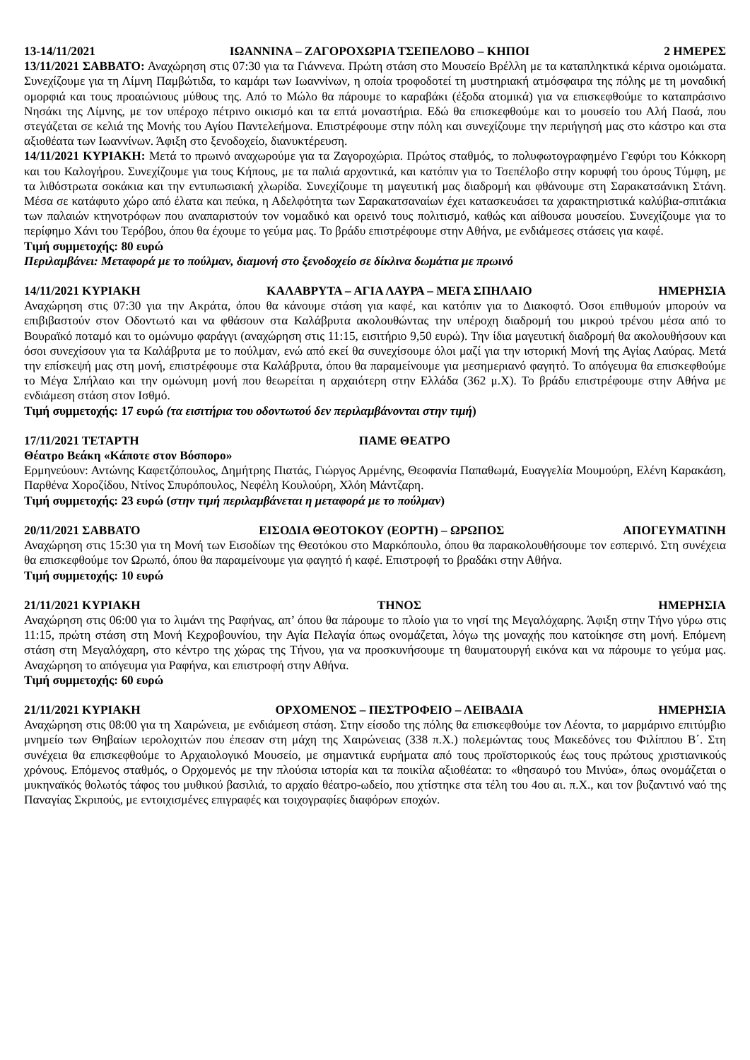13-14/11/2021 ΙΩΑΝΝΙΝΑ – ΖΑΓΟΡΟΧΩΡΙΑ ΤΣΕΠΕΛΟΒΟ – ΚΗΠΟΙ 2 ΗΜΕΡΕΣ
13/11/2021 ΣΑΒΒΑΤΟ: Αναχώρηση στις 07:30 για τα Γιάννενα. Πρώτη στάση στο Μουσείο Βρέλλη με τα καταπληκτικά κέρινα ομοιώματα. Συνεχίζουμε για τη Λίμνη Παμβώτιδα, το καμάρι των Ιωαννίνων, η οποία τροφοδοτεί τη μυστηριακή ατμόσφαιρα της πόλης με τη μοναδική ομορφιά και τους προαιώνιους μύθους της. Από το Μώλο θα πάρουμε το καραβάκι (έξοδα ατομικά) για να επισκεφθούμε το καταπράσινο Νησάκι της Λίμνης, με τον υπέροχο πέτρινο οικισμό και τα επτά μοναστήρια. Εδώ θα επισκεφθούμε και το μουσείο του Αλή Πασά, που στεγάζεται σε κελιά της Μονής του Αγίου Παντελεήμονα. Επιστρέφουμε στην πόλη και συνεχίζουμε την περιήγησή μας στο κάστρο και στα αξιοθέατα των Ιωαννίνων. Άφιξη στο ξενοδοχείο, διανυκτέρευση.
14/11/2021 ΚΥΡΙΑΚΗ: Μετά το πρωινό αναχωρούμε για τα Ζαγοροχώρια. Πρώτος σταθμός, το πολυφωτογραφημένο Γεφύρι του Κόκκορη και του Καλογήρου. Συνεχίζουμε για τους Κήπους, με τα παλιά αρχοντικά, και κατόπιν για το Τσεπέλοβο στην κορυφή του όρους Τύμφη, με τα λιθόστρωτα σοκάκια και την εντυπωσιακή χλωρίδα. Συνεχίζουμε τη μαγευτική μας διαδρομή και φθάνουμε στη Σαρακατσάνικη Στάνη. Μέσα σε κατάφυτο χώρο από έλατα και πεύκα, η Αδελφότητα των Σαρακατσαναίων έχει κατασκευάσει τα χαρακτηριστικά καλύβια-σπιτάκια των παλαιών κτηνοτρόφων που αναπαριστούν τον νομαδικό και ορεινό τους πολιτισμό, καθώς και αίθουσα μουσείου. Συνεχίζουμε για το περίφημο Χάνι του Τερόβου, όπου θα έχουμε το γεύμα μας. Το βράδυ επιστρέφουμε στην Αθήνα, με ενδιάμεσες στάσεις για καφέ.
Τιμή συμμετοχής: 80 ευρώ
Περιλαμβάνει: Μεταφορά με το πούλμαν, διαμονή στο ξενοδοχείο σε δίκλινα δωμάτια με πρωινό
14/11/2021 ΚΥΡΙΑΚΗ ΚΑΛΑΒΡΥΤΑ – ΑΓΙΑ ΛΑΥΡΑ – ΜΕΓΑ ΣΠΗΛΑΙΟ ΗΜΕΡΗΣΙΑ
Αναχώρηση στις 07:30 για την Ακράτα, όπου θα κάνουμε στάση για καφέ, και κατόπιν για το Διακοφτό. Όσοι επιθυμούν μπορούν να επιβιβαστούν στον Οδοντωτό και να φθάσουν στα Καλάβρυτα ακολουθώντας την υπέροχη διαδρομή του μικρού τρένου μέσα από το Βουραϊκό ποταμό και το ομώνυμο φαράγγι (αναχώρηση στις 11:15, εισιτήριο 9,50 ευρώ). Την ίδια μαγευτική διαδρομή θα ακολουθήσουν και όσοι συνεχίσουν για τα Καλάβρυτα με το πούλμαν, ενώ από εκεί θα συνεχίσουμε όλοι μαζί για την ιστορική Μονή της Αγίας Λαύρας. Μετά την επίσκεψή μας στη μονή, επιστρέφουμε στα Καλάβρυτα, όπου θα παραμείνουμε για μεσημεριανό φαγητό. Το απόγευμα θα επισκεφθούμε το Μέγα Σπήλαιο και την ομώνυμη μονή που θεωρείται η αρχαιότερη στην Ελλάδα (362 μ.Χ). Το βράδυ επιστρέφουμε στην Αθήνα με ενδιάμεση στάση στον Ισθμό.
Τιμή συμμετοχής: 17 ευρώ (τα εισιτήρια του οδοντωτού δεν περιλαμβάνονται στην τιμή)
17/11/2021 ΤΕΤΑΡΤΗ ΠΑΜΕ ΘΕΑΤΡΟ
Θέατρο Βεάκη «Κάποτε στον Βόσπορο»
Ερμηνεύουν: Αντώνης Καφετζόπουλος, Δημήτρης Πιατάς, Γιώργος Αρμένης, Θεοφανία Παπαθωμά, Ευαγγελία Μουμούρη, Ελένη Καρακάση, Παρθένα Χοροζίδου, Ντίνος Σπυρόπουλος, Νεφέλη Κουλούρη, Χλόη Μάντζαρη.
Τιμή συμμετοχής: 23 ευρώ (στην τιμή περιλαμβάνεται η μεταφορά με το πούλμαν)
20/11/2021 ΣΑΒΒΑΤΟ ΕΙΣΟΔΙΑ ΘΕΟΤΟΚΟΥ (ΕΟΡΤΗ) – ΩΡΩΠΟΣ ΑΠΟΓΕΥΜΑΤΙΝΗ
Αναχώρηση στις 15:30 για τη Μονή των Εισοδίων της Θεοτόκου στο Μαρκόπουλο, όπου θα παρακολουθήσουμε τον εσπερινό. Στη συνέχεια θα επισκεφθούμε τον Ωρωπό, όπου θα παραμείνουμε για φαγητό ή καφέ. Επιστροφή το βραδάκι στην Αθήνα.
Τιμή συμμετοχής: 10 ευρώ
21/11/2021 ΚΥΡΙΑΚΗ ΤΗΝΟΣ ΗΜΕΡΗΣΙΑ
Αναχώρηση στις 06:00 για το λιμάνι της Ραφήνας, απ’ όπου θα πάρουμε το πλοίο για το νησί της Μεγαλόχαρης. Άφιξη στην Τήνο γύρω στις 11:15, πρώτη στάση στη Μονή Κεχροβουνίου, την Αγία Πελαγία όπως ονομάζεται, λόγω της μοναχής που κατοίκησε στη μονή. Επόμενη στάση στη Μεγαλόχαρη, στο κέντρο της χώρας της Τήνου, για να προσκυνήσουμε τη θαυματουργή εικόνα και να πάρουμε το γεύμα μας. Αναχώρηση το απόγευμα για Ραφήνα, και επιστροφή στην Αθήνα.
Τιμή συμμετοχής: 60 ευρώ
21/11/2021 ΚΥΡΙΑΚΗ ΟΡΧΟΜΕΝΟΣ – ΠΕΣΤΡΟΦΕΙΟ – ΛΕΙΒΑΔΙΑ ΗΜΕΡΗΣΙΑ
Αναχώρηση στις 08:00 για τη Χαιρώνεια, με ενδιάμεση στάση. Στην είσοδο της πόλης θα επισκεφθούμε τον Λέοντα, το μαρμάρινο επιτύμβιο μνημείο των Θηβαίων ιερολοχιτών που έπεσαν στη μάχη της Χαιρώνειας (338 π.Χ.) πολεμώντας τους Μακεδόνες του Φιλίππου Β΄. Στη συνέχεια θα επισκεφθούμε το Αρχαιολογικό Μουσείο, με σημαντικά ευρήματα από τους προϊστορικούς έως τους πρώτους χριστιανικούς χρόνους. Επόμενος σταθμός, ο Ορχομενός με την πλούσια ιστορία και τα ποικίλα αξιοθέατα: το «θησαυρό του Μινύα», όπως ονομάζεται ο μυκηναϊκός θολωτός τάφος του μυθικού βασιλιά, το αρχαίο θέατρο-ωδείο, που χτίστηκε στα τέλη του 4ου αι. π.Χ., και τον βυζαντινό ναό της Παναγίας Σκριπούς, με εντοιχισμένες επιγραφές και τοιχογραφίες διαφόρων εποχών.